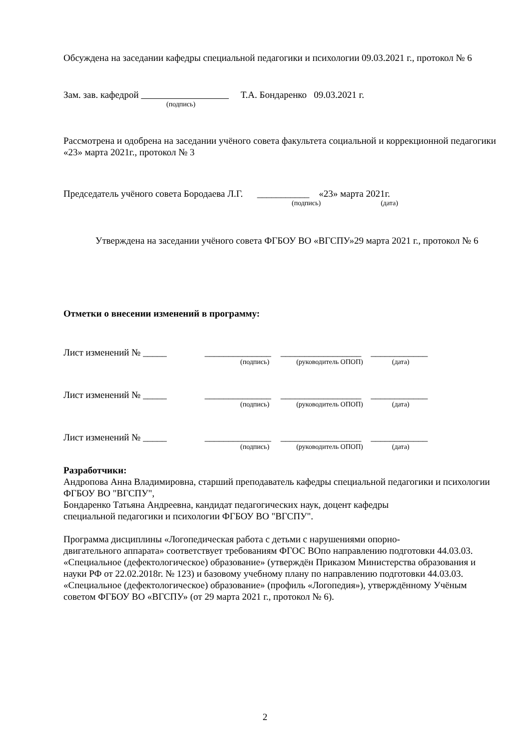Обсуждена на заседании кафедры специальной педагогики и психологии 09.03.2021 г., протокол № 6
Зам. зав. кафедрой Т.А. Бондаренко 09.03.2021 г.
(подпись)
Рассмотрена и одобрена на заседании учёного совета факультета социальной и коррекционной педагогики «23» марта 2021г., протокол № 3
Председатель учёного совета Бородаева Л.Г. ___________ «23» марта 2021г.
(подпись) (дата)
Утверждена на заседании учёного совета ФГБОУ ВО «ВГСПУ»29 марта 2021 г., протокол № 6
Отметки о внесении изменений в программу:
Лист изменений № _____ ______________ _________________ ____________
(подпись) (руководитель ОПОП) (дата)
Лист изменений № _____ ______________ _________________ ____________
(подпись) (руководитель ОПОП) (дата)
Лист изменений № _____ ______________ _________________ ____________
(подпись) (руководитель ОПОП) (дата)
Разработчики:
Андропова Анна Владимировна, старший преподаватель кафедры специальной педагогики и психологии ФГБОУ ВО "ВГСПУ",
Бондаренко Татьяна Андреевна, кандидат педагогических наук, доцент кафедры
специальной педагогики и психологии ФГБОУ ВО "ВГСПУ".
Программа дисциплины «Логопедическая работа с детьми с нарушениями опорно-
двигательного аппарата» соответствует требованиям ФГОС ВОпо направлению подготовки 44.03.03. «Специальное (дефектологическое) образование» (утверждён Приказом Министерства образования и науки РФ от 22.02.2018г. № 123) и базовому учебному плану по направлению подготовки 44.03.03. «Специальное (дефектологическое) образование» (профиль «Логопедия»), утверждённому Учёным советом ФГБОУ ВО «ВГСПУ» (от 29 марта 2021 г., протокол № 6).
2